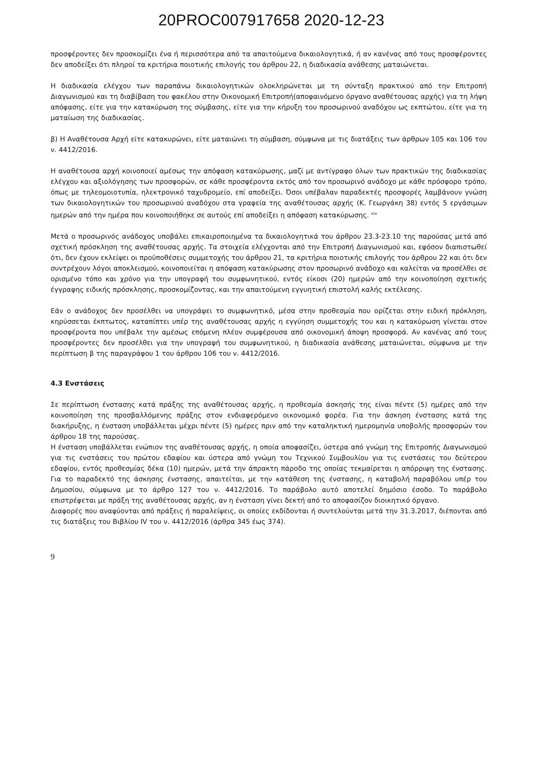20PROC007917658 2020-12-23
προσφέροντες δεν προσκομίζει ένα ή περισσότερα από τα απαιτούμενα δικαιολογητικά, ή αν κανένας από τους προσφέροντες δεν αποδείξει ότι πληροί τα κριτήρια ποιοτικής επιλογής του άρθρου 22, η διαδικασία ανάθεσης ματαιώνεται.
Η διαδικασία ελέγχου των παραπάνω δικαιολογητικών ολοκληρώνεται με τη σύνταξη πρακτικού από την Επιτροπή Διαγωνισμού και τη διαβίβαση του φακέλου στην Οικονομική Επιτροπή(αποφαινόμενο όργανο αναθέτουσας αρχής) για τη λήψη απόφασης, είτε για την κατακύρωση της σύμβασης, είτε για την κήρυξη του προσωρινού αναδόχου ως εκπτώτου, είτε για τη ματαίωση της διαδικασίας.
β) Η Αναθέτουσα Αρχή είτε κατακυρώνει, είτε ματαιώνει τη σύμβαση, σύμφωνα με τις διατάξεις των άρθρων 105 και 106 του ν. 4412/2016.
Η αναθέτουσα αρχή κοινοποιεί αμέσως την απόφαση κατακύρωσης, μαζί με αντίγραφο όλων των πρακτικών της διαδικασίας ελέγχου και αξιολόγησης των προσφορών, σε κάθε προσφέροντα εκτός από τον προσωρινό ανάδοχο με κάθε πρόσφορο τρόπο, όπως με τηλεομοιοτυπία, ηλεκτρονικό ταχυδρομείο, επί αποδείξει. Όσοι υπέβαλαν παραδεκτές προσφορές λαμβάνουν γνώση των δικαιολογητικών του προσωρινού αναδόχου στα γραφεία της αναθέτουσας αρχής (Κ. Γεωργάκη 38) εντός 5 εργάσιμων ημερών από την ημέρα που κοινοποιήθηκε σε αυτούς επί αποδείξει η απόφαση κατακύρωσης. <sup>xiv</sup>
Μετά ο προσωρινός ανάδοχος υποβάλει επικαιροποιημένα τα δικαιολογητικά του άρθρου 23.3-23.10 της παρούσας μετά από σχετική πρόσκληση της αναθέτουσας αρχής. Τα στοιχεία ελέγχονται από την Επιτροπή Διαγωνισμού και, εφόσον διαπιστωθεί ότι, δεν έχουν εκλείψει οι προϋποθέσεις συμμετοχής του άρθρου 21, τα κριτήρια ποιοτικής επιλογής του άρθρου 22 και ότι δεν συντρέχουν λόγοι αποκλεισμού, κοινοποιείται η απόφαση κατακύρωσης στον προσωρινό ανάδοχο και καλείται να προσέλθει σε ορισμένο τόπο και χρόνο για την υπογραφή του συμφωνητικού, εντός είκοσι (20) ημερών από την κοινοποίηση σχετικής έγγραφης ειδικής πρόσκλησης, προσκομίζοντας, και την απαιτούμενη εγγυητική επιστολή καλής εκτέλεσης.
Εάν ο ανάδοχος δεν προσέλθει να υπογράψει το συμφωνητικό, μέσα στην προθεσμία που ορίζεται στην ειδική πρόκληση, κηρύσσεται έκπτωτος, καταπίπτει υπέρ της αναθέτουσας αρχής η εγγύηση συμμετοχής του και η κατακύρωση γίνεται στον προσφέροντα που υπέβαλε την αμέσως επόμενη πλέον συμφέρουσα από οικονομική άποψη προσφορά. Αν κανένας από τους προσφέροντες δεν προσέλθει για την υπογραφή του συμφωνητικού, η διαδικασία ανάθεσης ματαιώνεται, σύμφωνα με την περίπτωση β της παραγράφου 1 του άρθρου 106 του ν. 4412/2016.
4.3 Ενστάσεις
Σε περίπτωση ένστασης κατά πράξης της αναθέτουσας αρχής, η προθεσμία άσκησής της είναι πέντε (5) ημέρες από την κοινοποίηση της προσβαλλόμενης πράξης στον ενδιαφερόμενο οικονομικό φορέα. Για την άσκηση ένστασης κατά της διακήρυξης, η ένσταση υποβάλλεται μέχρι πέντε (5) ημέρες πριν από την καταληκτική ημερομηνία υποβολής προσφορών του άρθρου 18 της παρούσας.
Η ένσταση υποβάλλεται ενώπιον της αναθέτουσας αρχής, η οποία αποφασίζει, ύστερα από γνώμη της Επιτροπής Διαγωνισμού για τις ενστάσεις του πρώτου εδαφίου και ύστερα από γνώμη του Τεχνικού Συμβουλίου για τις ενστάσεις του δεύτερου εδαφίου, εντός προθεσμίας δέκα (10) ημερών, μετά την άπρακτη πάροδο της οποίας τεκμαίρεται η απόρριψη της ένστασης. Για το παραδεκτό της άσκησης ένστασης, απαιτείται, με την κατάθεση της ένστασης, η καταβολή παραβόλου υπέρ του Δημοσίου, σύμφωνα με το άρθρο 127 του ν. 4412/2016. Το παράβολο αυτό αποτελεί δημόσιο έσοδο. Το παράβολο επιστρέφεται με πράξη της αναθέτουσας αρχής, αν η ένσταση γίνει δεκτή από το αποφασίζον διοικητικό όργανο.
Διαφορές που αναφύονται από πράξεις ή παραλείψεις, οι οποίες εκδίδονται ή συντελούνται μετά την 31.3.2017, διέπονται από τις διατάξεις του Βιβλίου IV του ν. 4412/2016 (άρθρα 345 έως 374).
9